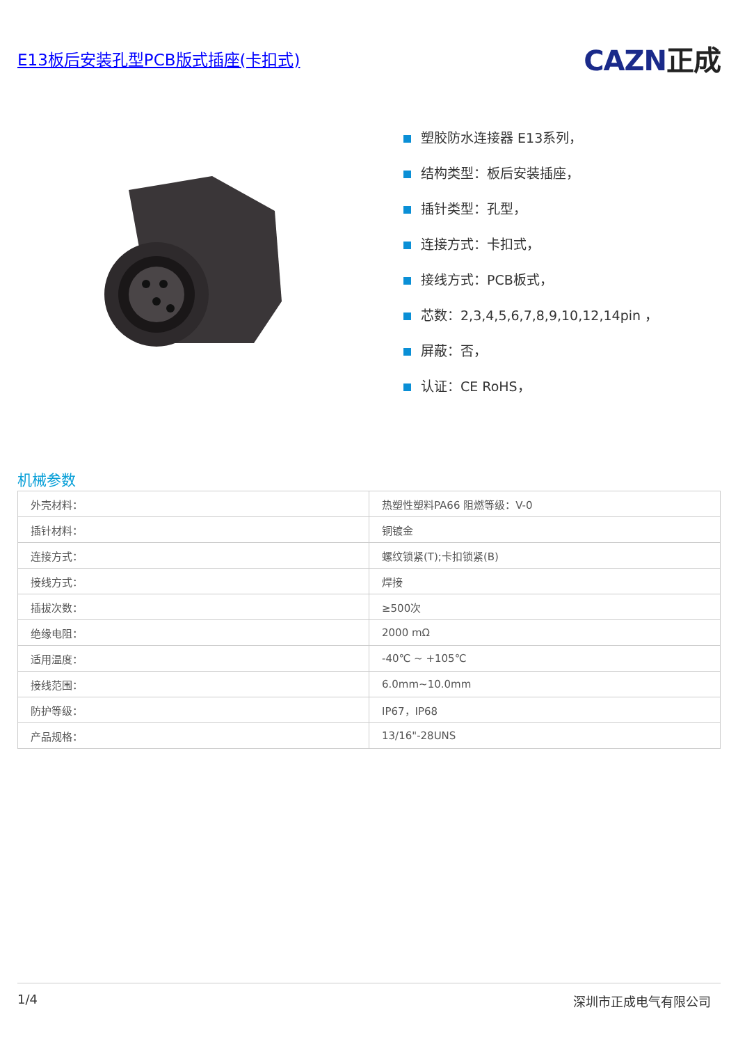E13板后安装孔型PCB版式插座(卡扣式)
CAZN正成
塑胶防水连接器 E13系列，
结构类型：板后安装插座，
插针类型：孔型，
连接方式：卡扣式，
接线方式：PCB板式，
芯数：2,3,4,5,6,7,8,9,10,12,14pin ，
屏蔽：否，
认证：CE RoHS，
机械参数
| 外壳材料： | 热塑性塑料PA66 阻燃等级：V-0 |
| 插针材料： | 铜镀金 |
| 连接方式： | 螺纹锁紧(T);卡扣锁紧(B) |
| 接线方式： | 焊接 |
| 插拔次数： | ≥500次 |
| 绝缘电阻： | 2000 mΩ |
| 适用温度： | -40℃ ~ +105℃ |
| 接线范围： | 6.0mm~10.0mm |
| 防护等级： | IP67，IP68 |
| 产品规格： | 13/16"-28UNS |
1/4 深圳市正成电气有限公司